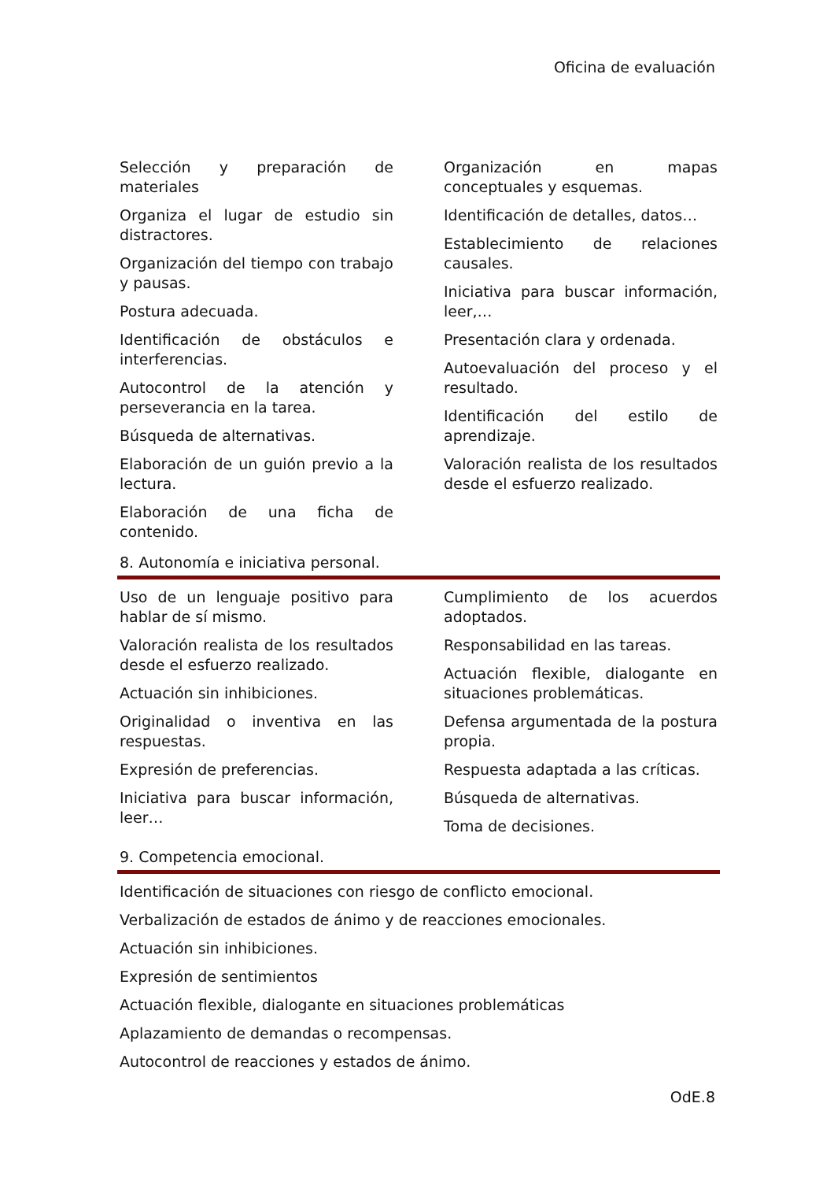Oficina de evaluación
Selección y preparación de materiales
Organiza el lugar de estudio sin distractores.
Organización del tiempo con trabajo y pausas.
Postura adecuada.
Identificación de obstáculos e interferencias.
Autocontrol de la atención y perseverancia en la tarea.
Búsqueda de alternativas.
Elaboración de un guión previo a la lectura.
Elaboración de una ficha de contenido.
Organización en mapas conceptuales y esquemas.
Identificación de detalles, datos…
Establecimiento de relaciones causales.
Iniciativa para buscar información, leer,…
Presentación clara y ordenada.
Autoevaluación del proceso y el resultado.
Identificación del estilo de aprendizaje.
Valoración realista de los resultados desde el esfuerzo realizado.
8. Autonomía e iniciativa personal.
Uso de un lenguaje positivo para hablar de sí mismo.
Valoración realista de los resultados desde el esfuerzo realizado.
Actuación sin inhibiciones.
Originalidad o inventiva en las respuestas.
Expresión de preferencias.
Iniciativa para buscar información, leer…
Cumplimiento de los acuerdos adoptados.
Responsabilidad en las tareas.
Actuación flexible, dialogante en situaciones problemáticas.
Defensa argumentada de la postura propia.
Respuesta adaptada a las críticas.
Búsqueda de alternativas.
Toma de decisiones.
9. Competencia emocional.
Identificación de situaciones con riesgo de conflicto emocional.
Verbalización de estados de ánimo y de reacciones emocionales.
Actuación sin inhibiciones.
Expresión de sentimientos
Actuación flexible, dialogante en situaciones problemáticas
Aplazamiento de demandas o recompensas.
Autocontrol de reacciones y estados de ánimo.
OdE.8